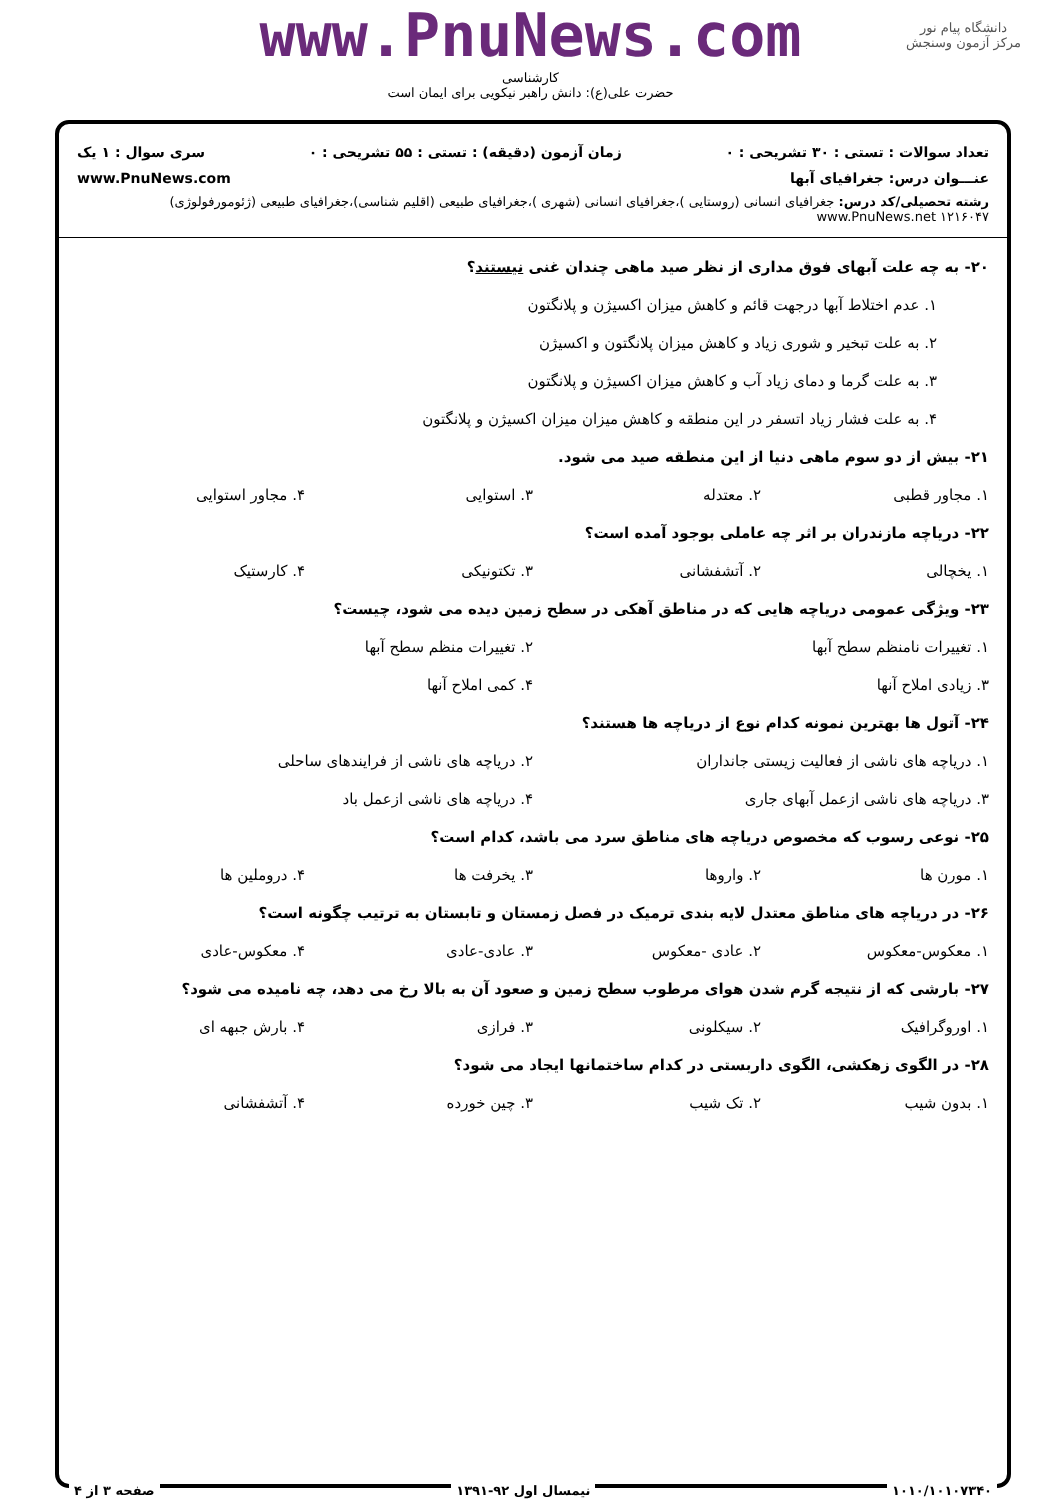دانشگاه پیام نور
مرکز آزمون وسنجش
www.PnuNews.com
کارشناسی
حضرت علی(ع): دانش راهبر نیکویی برای ایمان است
تعداد سوالات : تستی : ۳۰ تشریحی : ۰ زمان آزمون (دقیقه) : تستی : ۵۵ تشریحی : ۰ سری سوال : ۱ یک
عنـــوان درس: جغرافیای آبها www.PnuNews.com
رشته تحصیلی/کد درس: جغرافیای انسانی (روستایی )،جغرافیای انسانی (شهری )،جغرافیای طبیعی (اقلیم شناسی)،جغرافیای طبیعی (ژئومورفولوژی) www.PnuNews.net ۱۲۱۶۰۴۷
۲۰- به چه علت آبهای فوق مداری از نظر صید ماهی چندان غنی نیستند؟
۱. عدم اختلاط آبها درجهت قائم و کاهش میزان اکسیژن و پلانگتون
۲. به علت تبخیر و شوری زیاد و کاهش میزان پلانگتون و اکسیژن
۳. به علت گرما و دمای زیاد آب و کاهش میزان اکسیژن و پلانگتون
۴. به علت فشار زیاد اتسفر در این منطقه و کاهش میزان میزان اکسیژن و پلانگتون
۲۱- بیش از دو سوم ماهی دنیا از این منطقه صید می شود.
۱. مجاور قطبی ۲. معتدله ۳. استوایی ۴. مجاور استوایی
۲۲- دریاچه مازندران بر اثر چه عاملی بوجود آمده است؟
۱. یخچالی ۲. آتشفشانی ۳. تکتونیکی ۴. کارستیک
۲۳- ویژگی عمومی دریاچه هایی که در مناطق آهکی در سطح زمین دیده می شود، چیست؟
۱. تغییرات نامنظم سطح آبها ۲. تغییرات منظم سطح آبها
۳. زیادی املاح آنها ۴. کمی املاح آنها
۲۴- آتول ها بهترین نمونه کدام نوع از دریاچه ها هستند؟
۱. دریاچه های ناشی از فعالیت زیستی جانداران ۲. دریاچه های ناشی از فرایندهای ساحلی
۳. دریاچه های ناشی ازعمل آبهای جاری ۴. دریاچه های ناشی ازعمل باد
۲۵- نوعی رسوب که مخصوص دریاچه های مناطق سرد می باشد، کدام است؟
۱. مورن ها ۲. واروها ۳. یخرفت ها ۴. دروملین ها
۲۶- در دریاچه های مناطق معتدل لایه بندی ترمیک در فصل زمستان و تابستان به ترتیب چگونه است؟
۱. معکوس-معکوس ۲. عادی -معکوس ۳. عادی-عادی ۴. معکوس-عادی
۲۷- بارشی که از نتیجه گرم شدن هوای مرطوب سطح زمین و صعود آن به بالا رخ می دهد، چه نامیده می شود؟
۱. اوروگرافیک ۲. سیکلونی ۳. فرازی ۴. بارش جبهه ای
۲۸- در الگوی زهکشی، الگوی داربستی در کدام ساختمانها ایجاد می شود؟
۱. بدون شیب ۲. تک شیب ۳. چین خورده ۴. آتشفشانی
۱۰۱۰/۱۰۱۰۷۳۴۰ نیمسال اول ۹۲-۱۳۹۱ صفحه ۳ از ۴